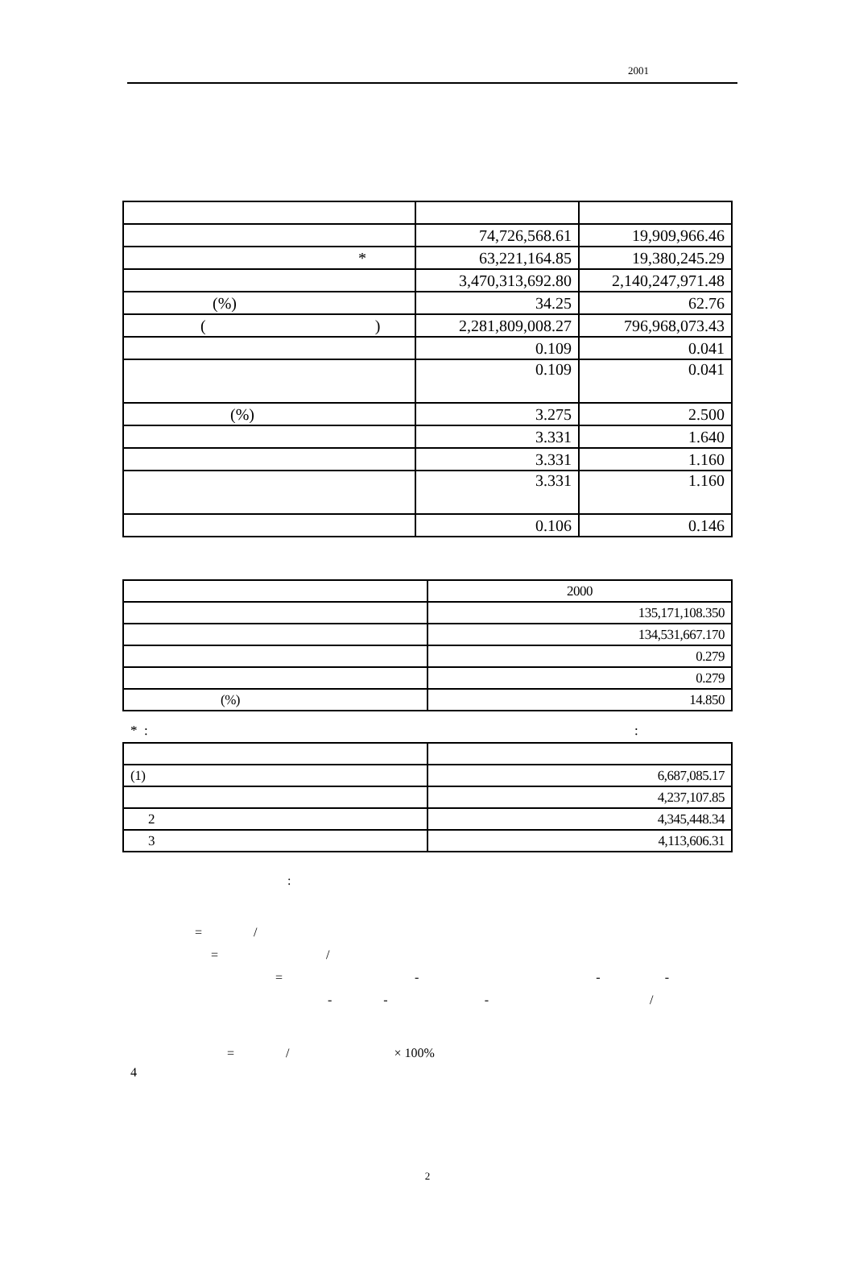2001
| | 74,726,568.61 | 19,909,966.46 |
| * | 63,221,164.85 | 19,380,245.29 |
| | 3,470,313,692.80 | 2,140,247,971.48 |
| (%) | 34.25 | 62.76 |
| ( ) | 2,281,809,008.27 | 796,968,073.43 |
| | 0.109 | 0.041 |
| | 0.109 | 0.041 |
| (%) | 3.275 | 2.500 |
| | 3.331 | 1.640 |
| | 3.331 | 1.160 |
| | 3.331 | 1.160 |
| | 0.106 | 0.146 |
| | 2000 |
| | 135,171,108.350 |
| | 134,531,667.170 |
| | 0.279 |
| | 0.279 |
| (%) | 14.850 |
* : :
| (1) | 6,687,085.17 |
| | 4,237,107.85 |
| 2 | 4,345,448.34 |
| 3 | 4,113,606.31 |
:
= /
= /
= - - -
- - - /
= / × 100%
4
2